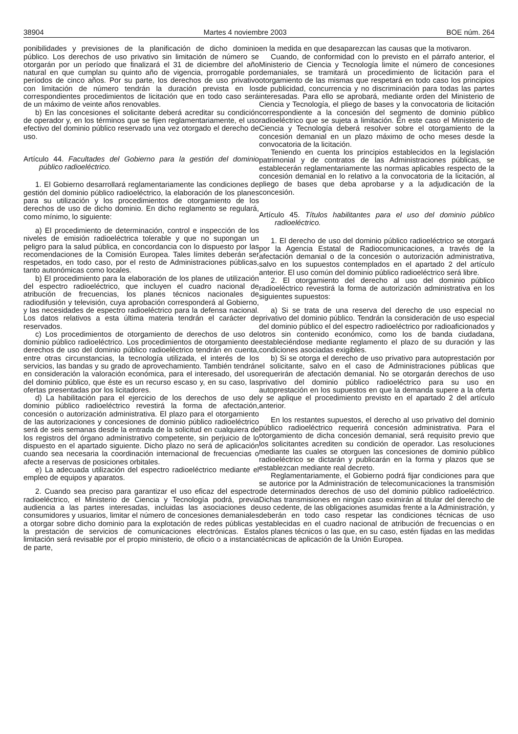38904 Martes 4 noviembre 2003 BOE núm. 264
ponibilidades y previsiones de la planificación de dicho dominio público. Los derechos de uso privativo sin limitación de número se otorgarán por un período que finalizará el 31 de diciembre del año natural en que cumplan su quinto año de vigencia, prorrogable por períodos de cinco años. Por su parte, los derechos de uso privativo con limitación de número tendrán la duración prevista en los correspondientes procedimientos de licitación que en todo caso será de un máximo de veinte años renovables.
b) En las concesiones el solicitante deberá acreditar su condición de operador y, en los términos que se fijen reglamentariamente, el uso efectivo del dominio público reservado una vez otorgado el derecho de uso.
Artículo 44. Facultades del Gobierno para la gestión del dominio público radioeléctrico.
1. El Gobierno desarrollará reglamentariamente las condiciones de gestión del dominio público radioeléctrico, la elaboración de los planes para su utilización y los procedimientos de otorgamiento de los derechos de uso de dicho dominio. En dicho reglamento se regulará, como mínimo, lo siguiente:
a) El procedimiento de determinación, control e inspección de los niveles de emisión radioeléctrica tolerable y que no supongan un peligro para la salud pública, en concordancia con lo dispuesto por las recomendaciones de la Comisión Europea. Tales límites deberán ser respetados, en todo caso, por el resto de Administraciones públicas, tanto autonómicas como locales.
b) El procedimiento para la elaboración de los planes de utilización del espectro radioeléctrico, que incluyen el cuadro nacional de atribución de frecuencias, los planes técnicos nacionales de radiodifusión y televisión, cuya aprobación corresponderá al Gobierno, y las necesidades de espectro radioeléctrico para la defensa nacional. Los datos relativos a esta última materia tendrán el carácter de reservados.
c) Los procedimientos de otorgamiento de derechos de uso del dominio público radioeléctrico. Los procedimientos de otorgamiento de derechos de uso del dominio público radioeléctrico tendrán en cuenta, entre otras circunstancias, la tecnología utilizada, el interés de los servicios, las bandas y su grado de aprovechamiento. También tendrán en consideración la valoración económica, para el interesado, del uso del dominio público, que éste es un recurso escaso y, en su caso, las ofertas presentadas por los licitadores.
d) La habilitación para el ejercicio de los derechos de uso del dominio público radioeléctrico revestirá la forma de afectación, concesión o autorización administrativa. El plazo para el otorgamiento de las autorizaciones y concesiones de dominio público radioeléctrico será de seis semanas desde la entrada de la solicitud en cualquiera de los registros del órgano administrativo competente, sin perjuicio de lo dispuesto en el apartado siguiente. Dicho plazo no será de aplicación cuando sea necesaria la coordinación internacional de frecuencias o afecte a reservas de posiciones orbitales.
e) La adecuada utilización del espectro radioeléctrico mediante el empleo de equipos y aparatos.
2. Cuando sea preciso para garantizar el uso eficaz del espectro radioeléctrico, el Ministerio de Ciencia y Tecnología podrá, previa audiencia a las partes interesadas, incluidas las asociaciones de consumidores y usuarios, limitar el número de concesiones demaniales a otorgar sobre dicho dominio para la explotación de redes públicas y la prestación de servicios de comunicaciones electrónicas. Esta limitación será revisable por el propio ministerio, de oficio o a instancia de parte,
en la medida en que desaparezcan las causas que la motivaron.
Cuando, de conformidad con lo previsto en el párrafo anterior, el Ministerio de Ciencia y Tecnología limite el número de concesiones demaniales, se tramitará un procedimiento de licitación para el otorgamiento de las mismas que respetará en todo caso los principios de publicidad, concurrencia y no discriminación para todas las partes interesadas. Para ello se aprobará, mediante orden del Ministerio de Ciencia y Tecnología, el pliego de bases y la convocatoria de licitación correspondiente a la concesión del segmento de dominio público radioeléctrico que se sujeta a limitación. En este caso el Ministerio de Ciencia y Tecnología deberá resolver sobre el otorgamiento de la concesión demanial en un plazo máximo de ocho meses desde la convocatoria de la licitación.
Teniendo en cuenta los principios establecidos en la legislación patrimonial y de contratos de las Administraciones públicas, se establecerán reglamentariamente las normas aplicables respecto de la concesión demanial en lo relativo a la convocatoria de la licitación, al pliego de bases que deba aprobarse y a la adjudicación de la concesión.
Artículo 45. Títulos habilitantes para el uso del dominio público radioeléctrico.
1. El derecho de uso del dominio público radioeléctrico se otorgará por la Agencia Estatal de Radiocomunicaciones, a través de la afectación demanial o de la concesión o autorización administrativa, salvo en los supuestos contemplados en el apartado 2 del artículo anterior. El uso común del dominio público radioeléctrico será libre.
2. El otorgamiento del derecho al uso del dominio público radioeléctrico revestirá la forma de autorización administrativa en los siguientes supuestos:
a) Si se trata de una reserva del derecho de uso especial no privativo del dominio público. Tendrán la consideración de uso especial del dominio público el del espectro radioeléctrico por radioaficionados y otros sin contenido económico, como los de banda ciudadana, estableciéndose mediante reglamento el plazo de su duración y las condiciones asociadas exigibles.
b) Si se otorga el derecho de uso privativo para autoprestación por el solicitante, salvo en el caso de Administraciones públicas que requerirán de afectación demanial. No se otorgarán derechos de uso privativo del dominio público radioeléctrico para su uso en autoprestación en los supuestos en que la demanda supere a la oferta y se aplique el procedimiento previsto en el apartado 2 del artículo anterior.
En los restantes supuestos, el derecho al uso privativo del dominio público radioeléctrico requerirá concesión administrativa. Para el otorgamiento de dicha concesión demanial, será requisito previo que los solicitantes acrediten su condición de operador. Las resoluciones mediante las cuales se otorguen las concesiones de dominio público radioeléctrico se dictarán y publicarán en la forma y plazos que se establezcan mediante real decreto.
Reglamentariamente, el Gobierno podrá fijar condiciones para que se autorice por la Administración de telecomunicaciones la transmisión de determinados derechos de uso del dominio público radioeléctrico. Dichas transmisiones en ningún caso eximirán al titular del derecho de uso cedente, de las obligaciones asumidas frente a la Administración, y deberán en todo caso respetar las condiciones técnicas de uso establecidas en el cuadro nacional de atribución de frecuencias o en los planes técnicos o las que, en su caso, estén fijadas en las medidas técnicas de aplicación de la Unión Europea.